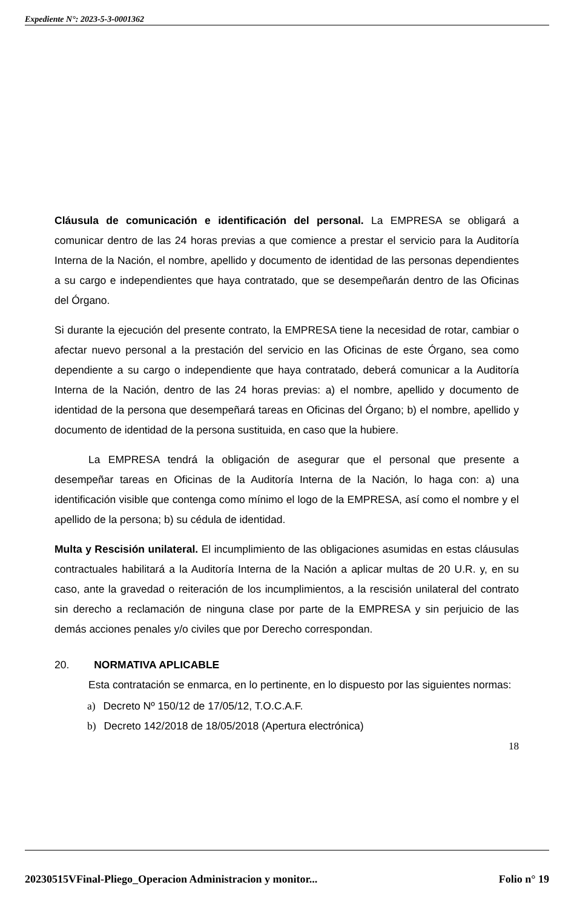Expediente N°: 2023-5-3-0001362
Cláusula de comunicación e identificación del personal. La EMPRESA se obligará a comunicar dentro de las 24 horas previas a que comience a prestar el servicio para la Auditoría Interna de la Nación, el nombre, apellido y documento de identidad de las personas dependientes a su cargo e independientes que haya contratado, que se desempeñarán dentro de las Oficinas del Órgano.
Si durante la ejecución del presente contrato, la EMPRESA tiene la necesidad de rotar, cambiar o afectar nuevo personal a la prestación del servicio en las Oficinas de este Órgano, sea como dependiente a su cargo o independiente que haya contratado, deberá comunicar a la Auditoría Interna de la Nación, dentro de las 24 horas previas: a) el nombre, apellido y documento de identidad de la persona que desempeñará tareas en Oficinas del Órgano; b) el nombre, apellido y documento de identidad de la persona sustituida, en caso que la hubiere.
La EMPRESA tendrá la obligación de asegurar que el personal que presente a desempeñar tareas en Oficinas de la Auditoría Interna de la Nación, lo haga con: a) una identificación visible que contenga como mínimo el logo de la EMPRESA, así como el nombre y el apellido de la persona; b) su cédula de identidad.
Multa y Rescisión unilateral. El incumplimiento de las obligaciones asumidas en estas cláusulas contractuales habilitará a la Auditoría Interna de la Nación a aplicar multas de 20 U.R. y, en su caso, ante la gravedad o reiteración de los incumplimientos, a la rescisión unilateral del contrato sin derecho a reclamación de ninguna clase por parte de la EMPRESA y sin perjuicio de las demás acciones penales y/o civiles que por Derecho correspondan.
20. NORMATIVA APLICABLE
Esta contratación se enmarca, en lo pertinente, en lo dispuesto por las siguientes normas:
a) Decreto Nº 150/12 de 17/05/12, T.O.C.A.F.
b) Decreto 142/2018 de 18/05/2018 (Apertura electrónica)
18
20230515VFinal-Pliego_Operacion Administracion y monitor... Folio n° 19